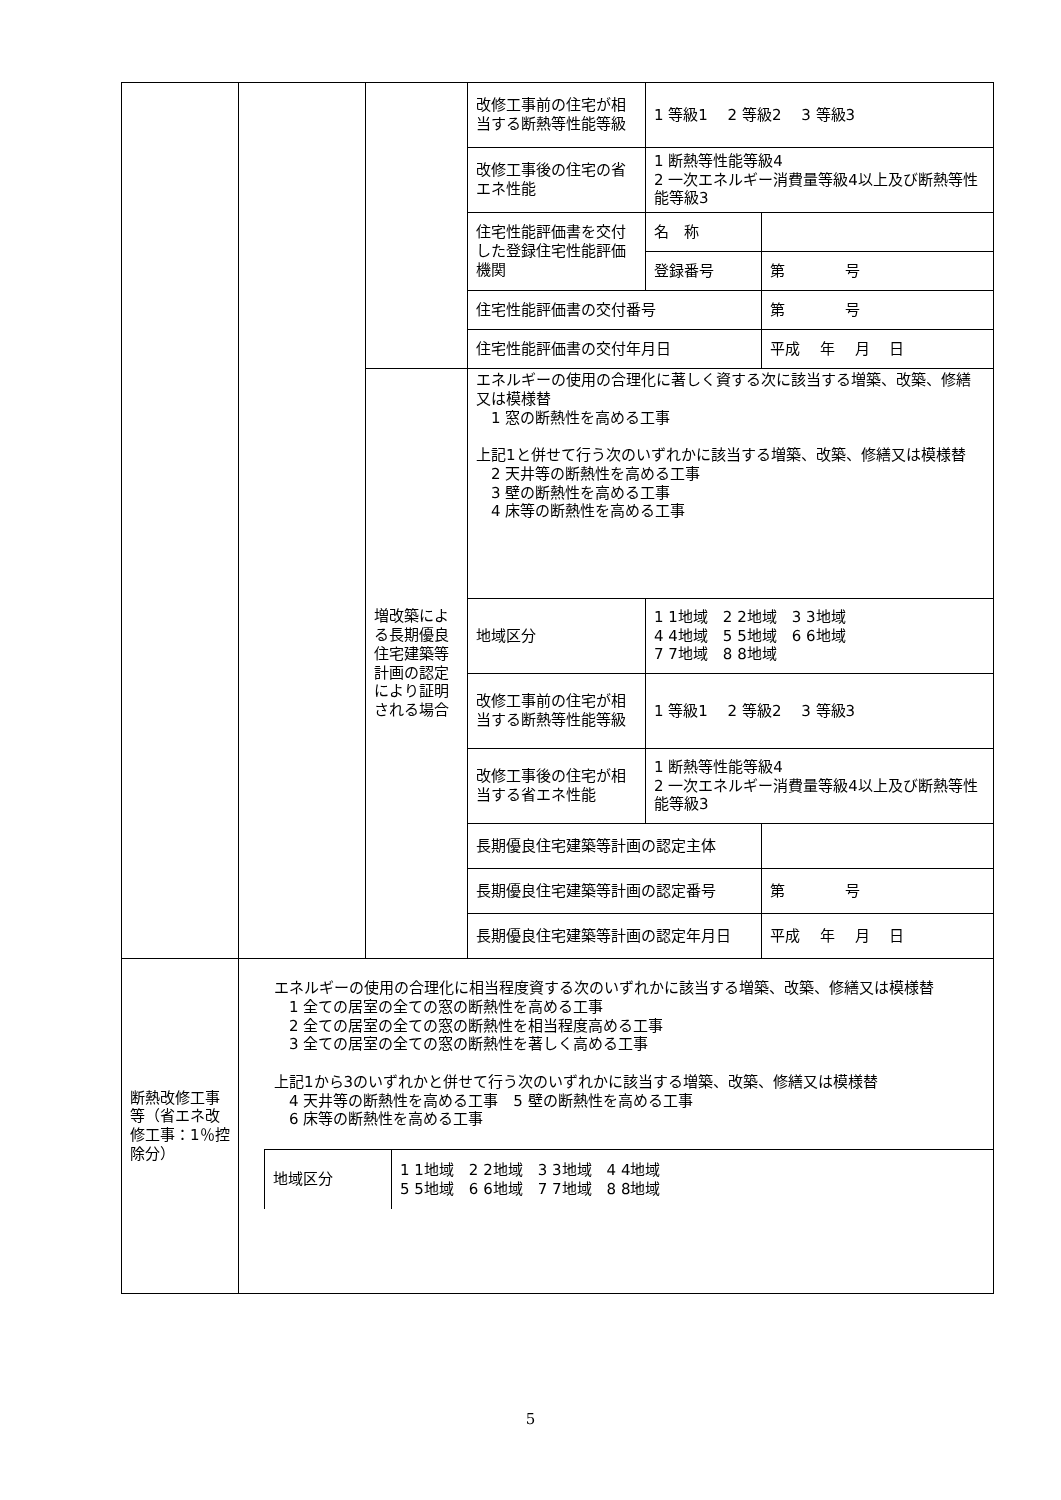| | | | 改修工事前の住宅が相当する断熱等性能等級 | 1 等級1 2 等級2 3 等級3 | |
| | | | 改修工事後の住宅の省エネ性能 | 1 断熱等性能等級4 2 一次エネルギー消費量等級4以上及び断熱等性能等級3 | |
| | | | 住宅性能評価書を交付した登録住宅性能評価機関 | 名 称 | |
| | | | | 登録番号 | 第 号 |
| | | | 住宅性能評価書の交付番号 | | 第 号 |
| | | | 住宅性能評価書の交付年月日 | | 平成 年 月 日 |
| | | 増改築による長期優良住宅建築等計画の認定により証明される場合 | エネルギーの使用の合理化に著しく資する次に該当する増築、改築、修繕又は模様替 1 窓の断熱性を高める工事 上記1と併せて行う次のいずれかに該当する増築、改築、修繕又は模様替 2 天井等の断熱性を高める工事 3 壁の断熱性を高める工事 4 床等の断熱性を高める工事 | | |
| | | | 地域区分 | 1 1地域 2 2地域 3 3地域 4 4地域 5 5地域 6 6地域 7 7地域 8 8地域 | |
| | | | 改修工事前の住宅が相当する断熱等性能等級 | 1 等級1 2 等級2 3 等級3 | |
| | | | 改修工事後の住宅が相当する省エネ性能 | 1 断熱等性能等級4 2 一次エネルギー消費量等級4以上及び断熱等性能等級3 | |
| | | | 長期優良住宅建築等計画の認定主体 | | |
| | | | 長期優良住宅建築等計画の認定番号 | | 第 号 |
| | | | 長期優良住宅建築等計画の認定年月日 | | 平成 年 月 日 |
| 断熱改修工事等（省エネ改修工事：1％控除分） | エネルギーの使用の合理化に相当程度資する次のいずれかに該当する増築、改築、修繕又は模様替 1 全ての居室の全ての窓の断熱性を高める工事 2 全ての居室の全ての窓の断熱性を相当程度高める工事 3 全ての居室の全ての窓の断熱性を著しく高める工事 上記1から3のいずれかと併せて行う次のいずれかに該当する増築、改築、修繕又は模様替 4 天井等の断熱性を高める工事 5 壁の断熱性を高める工事 6 床等の断熱性を高める工事 / 地域区分 / 1 1地域 2 2地域 3 3地域 4 4地域 5 5地域 6 6地域 7 7地域 8 8地域 / |
5